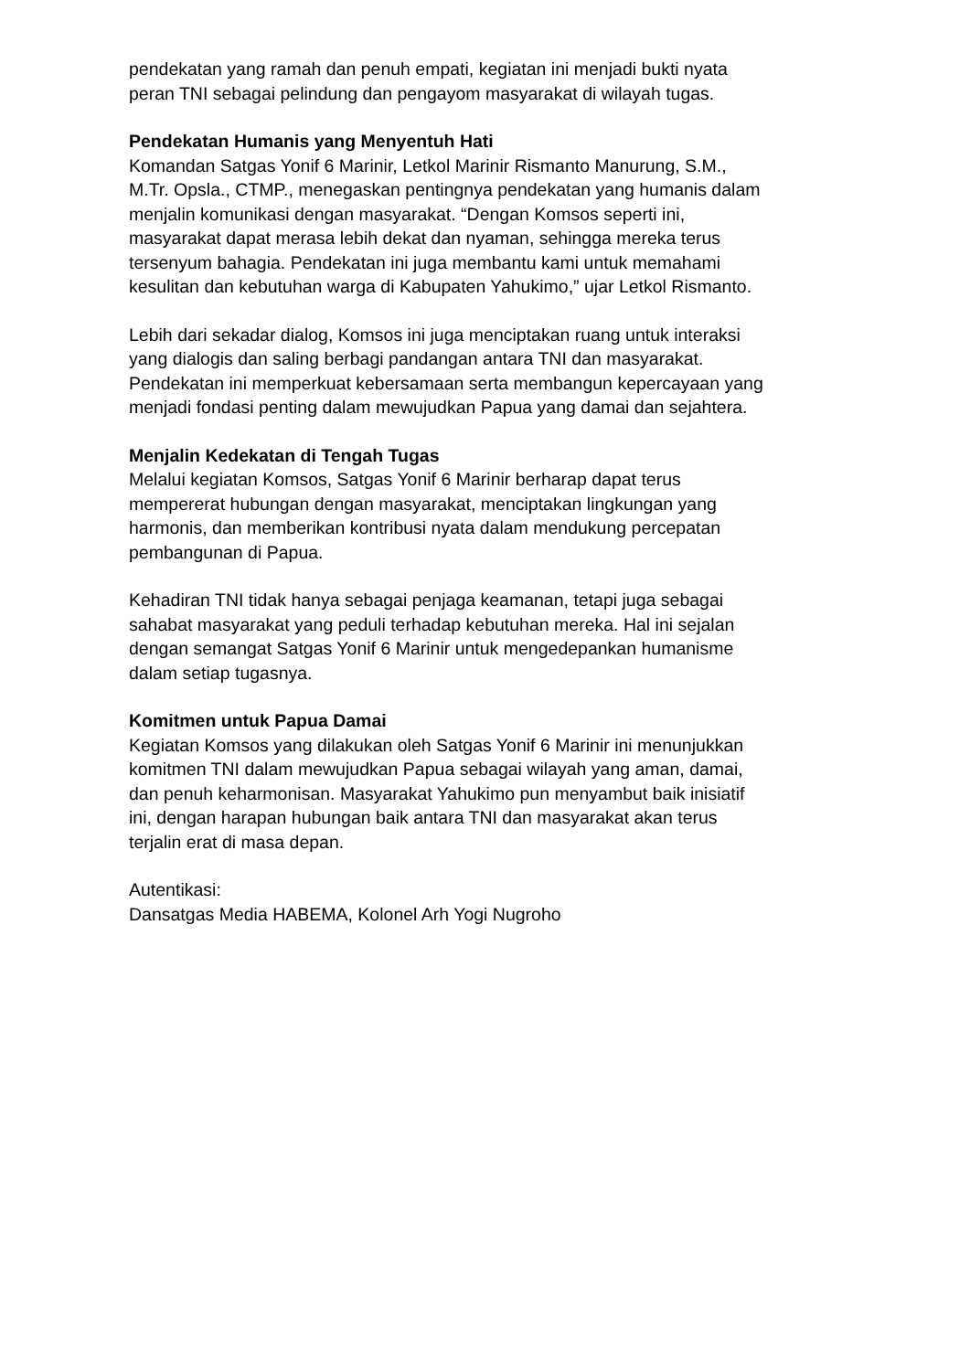pendekatan yang ramah dan penuh empati, kegiatan ini menjadi bukti nyata
peran TNI sebagai pelindung dan pengayom masyarakat di wilayah tugas.
Pendekatan Humanis yang Menyentuh Hati
Komandan Satgas Yonif 6 Marinir, Letkol Marinir Rismanto Manurung, S.M.,
M.Tr. Opsla., CTMP., menegaskan pentingnya pendekatan yang humanis dalam
menjalin komunikasi dengan masyarakat. “Dengan Komsos seperti ini,
masyarakat dapat merasa lebih dekat dan nyaman, sehingga mereka terus
tersenyum bahagia. Pendekatan ini juga membantu kami untuk memahami
kesulitan dan kebutuhan warga di Kabupaten Yahukimo,” ujar Letkol Rismanto.
Lebih dari sekadar dialog, Komsos ini juga menciptakan ruang untuk interaksi
yang dialogis dan saling berbagi pandangan antara TNI dan masyarakat.
Pendekatan ini memperkuat kebersamaan serta membangun kepercayaan yang
menjadi fondasi penting dalam mewujudkan Papua yang damai dan sejahtera.
Menjalin Kedekatan di Tengah Tugas
Melalui kegiatan Komsos, Satgas Yonif 6 Marinir berharap dapat terus
mempererat hubungan dengan masyarakat, menciptakan lingkungan yang
harmonis, dan memberikan kontribusi nyata dalam mendukung percepatan
pembangunan di Papua.
Kehadiran TNI tidak hanya sebagai penjaga keamanan, tetapi juga sebagai
sahabat masyarakat yang peduli terhadap kebutuhan mereka. Hal ini sejalan
dengan semangat Satgas Yonif 6 Marinir untuk mengedepankan humanisme
dalam setiap tugasnya.
Komitmen untuk Papua Damai
Kegiatan Komsos yang dilakukan oleh Satgas Yonif 6 Marinir ini menunjukkan
komitmen TNI dalam mewujudkan Papua sebagai wilayah yang aman, damai,
dan penuh keharmonisan. Masyarakat Yahukimo pun menyambut baik inisiatif
ini, dengan harapan hubungan baik antara TNI dan masyarakat akan terus
terjalin erat di masa depan.
Autentikasi:
Dansatgas Media HABEMA, Kolonel Arh Yogi Nugroho